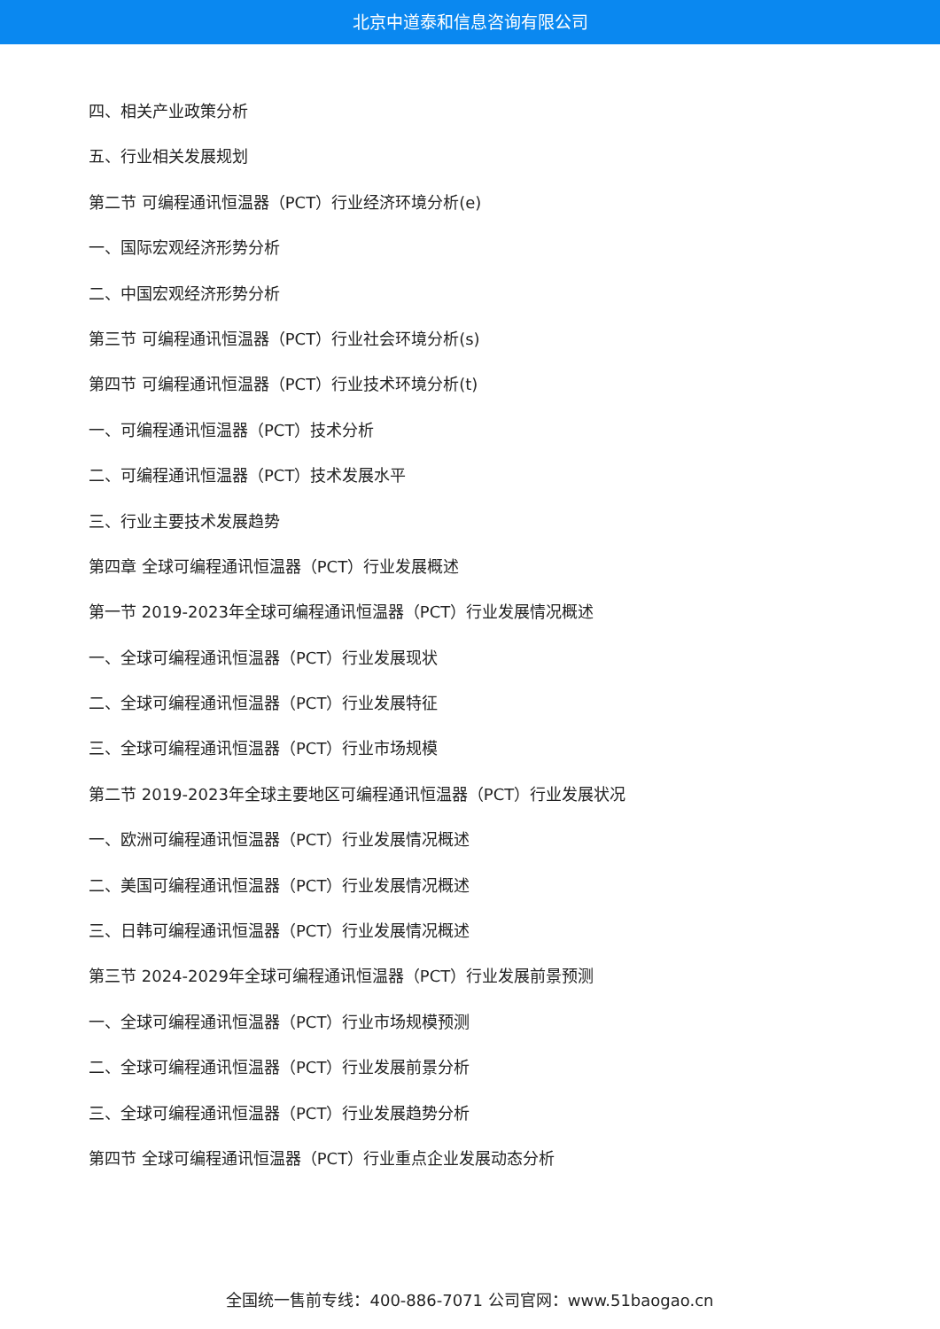北京中道泰和信息咨询有限公司
四、相关产业政策分析
五、行业相关发展规划
第二节 可编程通讯恒温器（PCT）行业经济环境分析(e)
一、国际宏观经济形势分析
二、中国宏观经济形势分析
第三节 可编程通讯恒温器（PCT）行业社会环境分析(s)
第四节 可编程通讯恒温器（PCT）行业技术环境分析(t)
一、可编程通讯恒温器（PCT）技术分析
二、可编程通讯恒温器（PCT）技术发展水平
三、行业主要技术发展趋势
第四章 全球可编程通讯恒温器（PCT）行业发展概述
第一节 2019-2023年全球可编程通讯恒温器（PCT）行业发展情况概述
一、全球可编程通讯恒温器（PCT）行业发展现状
二、全球可编程通讯恒温器（PCT）行业发展特征
三、全球可编程通讯恒温器（PCT）行业市场规模
第二节 2019-2023年全球主要地区可编程通讯恒温器（PCT）行业发展状况
一、欧洲可编程通讯恒温器（PCT）行业发展情况概述
二、美国可编程通讯恒温器（PCT）行业发展情况概述
三、日韩可编程通讯恒温器（PCT）行业发展情况概述
第三节 2024-2029年全球可编程通讯恒温器（PCT）行业发展前景预测
一、全球可编程通讯恒温器（PCT）行业市场规模预测
二、全球可编程通讯恒温器（PCT）行业发展前景分析
三、全球可编程通讯恒温器（PCT）行业发展趋势分析
第四节 全球可编程通讯恒温器（PCT）行业重点企业发展动态分析
全国统一售前专线：400-886-7071 公司官网：www.51baogao.cn